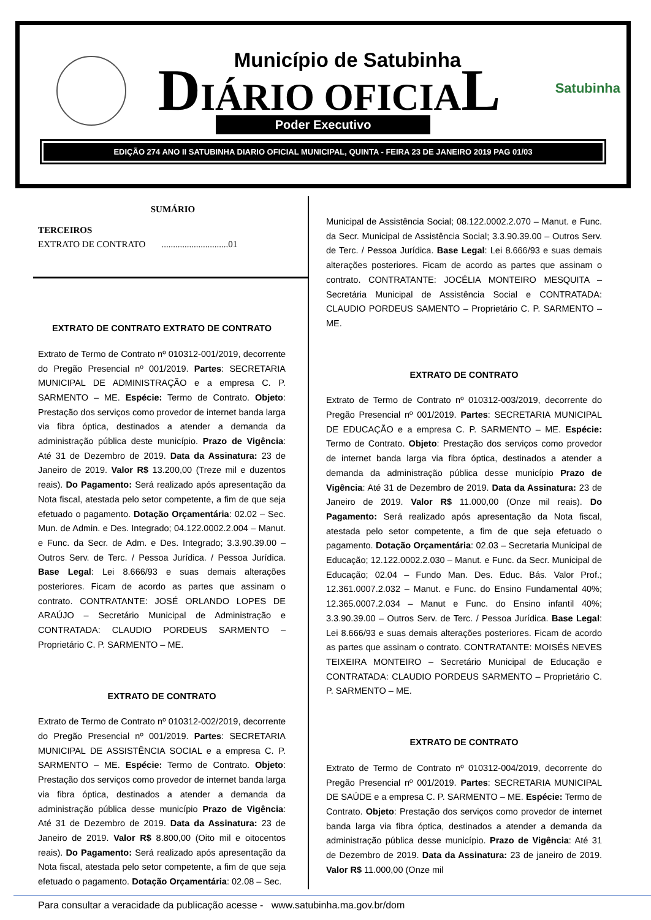Município de Satubinha
DIÁRIO OFICIAL
Satubinha
Poder Executivo
EDIÇÃO 274 ANO II SATUBINHA DIARIO OFICIAL MUNICIPAL, QUINTA - FEIRA 23 DE JANEIRO 2019 PAG 01/03
SUMÁRIO
TERCEIROS
EXTRATO DE CONTRATO .............................01
EXTRATO DE CONTRATO EXTRATO DE CONTRATO
Extrato de Termo de Contrato nº 010312-001/2019, decorrente do Pregão Presencial nº 001/2019. Partes: SECRETARIA MUNICIPAL DE ADMINISTRAÇÃO e a empresa C. P. SARMENTO – ME. Espécie: Termo de Contrato. Objeto: Prestação dos serviços como provedor de internet banda larga via fibra óptica, destinados a atender a demanda da administração pública deste município. Prazo de Vigência: Até 31 de Dezembro de 2019. Data da Assinatura: 23 de Janeiro de 2019. Valor R$ 13.200,00 (Treze mil e duzentos reais). Do Pagamento: Será realizado após apresentação da Nota fiscal, atestada pelo setor competente, a fim de que seja efetuado o pagamento. Dotação Orçamentária: 02.02 – Sec. Mun. de Admin. e Des. Integrado; 04.122.0002.2.004 – Manut. e Func. da Secr. de Adm. e Des. Integrado; 3.3.90.39.00 – Outros Serv. de Terc. / Pessoa Jurídica. / Pessoa Jurídica. Base Legal: Lei 8.666/93 e suas demais alterações posteriores. Ficam de acordo as partes que assinam o contrato. CONTRATANTE: JOSÉ ORLANDO LOPES DE ARAÚJO – Secretário Municipal de Administração e CONTRATADA: CLAUDIO PORDEUS SARMENTO – Proprietário C. P. SARMENTO – ME.
EXTRATO DE CONTRATO
Extrato de Termo de Contrato nº 010312-002/2019, decorrente do Pregão Presencial nº 001/2019. Partes: SECRETARIA MUNICIPAL DE ASSISTÊNCIA SOCIAL e a empresa C. P. SARMENTO – ME. Espécie: Termo de Contrato. Objeto: Prestação dos serviços como provedor de internet banda larga via fibra óptica, destinados a atender a demanda da administração pública desse município Prazo de Vigência: Até 31 de Dezembro de 2019. Data da Assinatura: 23 de Janeiro de 2019. Valor R$ 8.800,00 (Oito mil e oitocentos reais). Do Pagamento: Será realizado após apresentação da Nota fiscal, atestada pelo setor competente, a fim de que seja efetuado o pagamento. Dotação Orçamentária: 02.08 – Sec.
Municipal de Assistência Social; 08.122.0002.2.070 – Manut. e Func. da Secr. Municipal de Assistência Social; 3.3.90.39.00 – Outros Serv. de Terc. / Pessoa Jurídica. Base Legal: Lei 8.666/93 e suas demais alterações posteriores. Ficam de acordo as partes que assinam o contrato. CONTRATANTE: JOCÉLIA MONTEIRO MESQUITA – Secretária Municipal de Assistência Social e CONTRATADA: CLAUDIO PORDEUS SAMENTO – Proprietário C. P. SARMENTO – ME.
EXTRATO DE CONTRATO
Extrato de Termo de Contrato nº 010312-003/2019, decorrente do Pregão Presencial nº 001/2019. Partes: SECRETARIA MUNICIPAL DE EDUCAÇÃO e a empresa C. P. SARMENTO – ME. Espécie: Termo de Contrato. Objeto: Prestação dos serviços como provedor de internet banda larga via fibra óptica, destinados a atender a demanda da administração pública desse município Prazo de Vigência: Até 31 de Dezembro de 2019. Data da Assinatura: 23 de Janeiro de 2019. Valor R$ 11.000,00 (Onze mil reais). Do Pagamento: Será realizado após apresentação da Nota fiscal, atestada pelo setor competente, a fim de que seja efetuado o pagamento. Dotação Orçamentária: 02.03 – Secretaria Municipal de Educação; 12.122.0002.2.030 – Manut. e Func. da Secr. Municipal de Educação; 02.04 – Fundo Man. Des. Educ. Bás. Valor Prof.; 12.361.0007.2.032 – Manut. e Func. do Ensino Fundamental 40%; 12.365.0007.2.034 – Manut e Func. do Ensino infantil 40%; 3.3.90.39.00 – Outros Serv. de Terc. / Pessoa Jurídica. Base Legal: Lei 8.666/93 e suas demais alterações posteriores. Ficam de acordo as partes que assinam o contrato. CONTRATANTE: MOISÉS NEVES TEIXEIRA MONTEIRO – Secretário Municipal de Educação e CONTRATADA: CLAUDIO PORDEUS SARMENTO – Proprietário C. P. SARMENTO – ME.
EXTRATO DE CONTRATO
Extrato de Termo de Contrato nº 010312-004/2019, decorrente do Pregão Presencial nº 001/2019. Partes: SECRETARIA MUNICIPAL DE SAÚDE e a empresa C. P. SARMENTO – ME. Espécie: Termo de Contrato. Objeto: Prestação dos serviços como provedor de internet banda larga via fibra óptica, destinados a atender a demanda da administração pública desse município. Prazo de Vigência: Até 31 de Dezembro de 2019. Data da Assinatura: 23 de janeiro de 2019. Valor R$ 11.000,00 (Onze mil
Para consultar a veracidade da publicação acesse - www.satubinha.ma.gov.br/dom